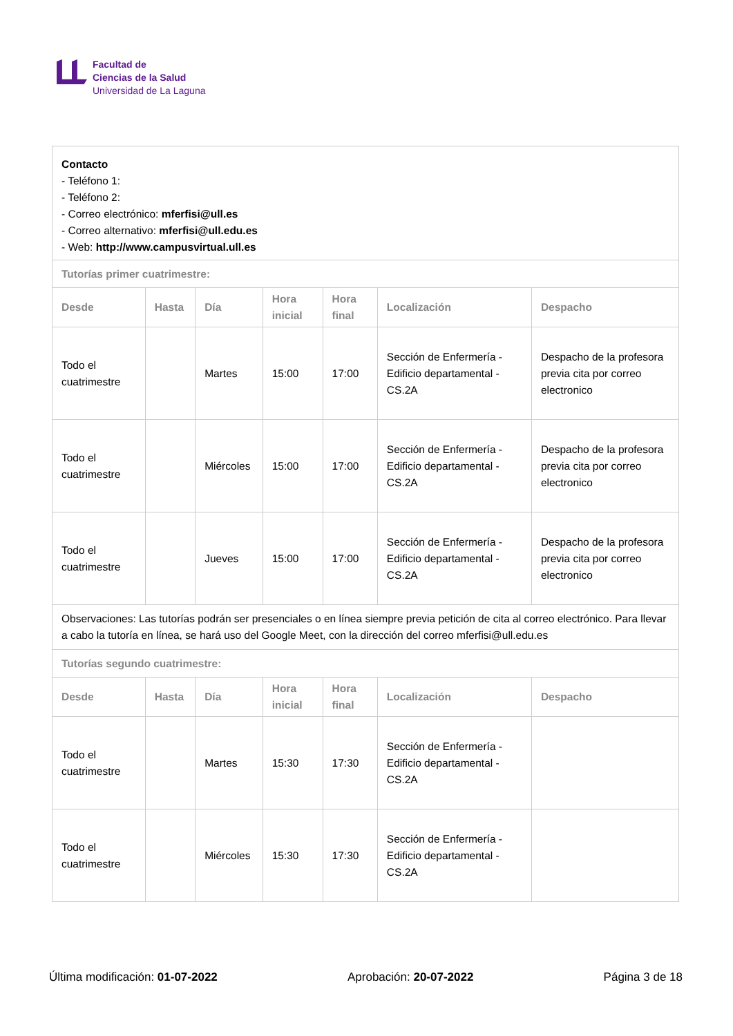Facultad de
Ciencias de la Salud
Universidad de La Laguna
| Contacto - Teléfono 1: - Teléfono 2: - Correo electrónico: mferfisi@ull.es - Correo alternativo: mferfisi@ull.edu.es - Web: http://www.campusvirtual.ull.es | | | | | | |
| Tutorías primer cuatrimestre: | | | | | | |
| Desde | Hasta | Día | Hora inicial | Hora final | Localización | Despacho |
| Todo el cuatrimestre | | Martes | 15:00 | 17:00 | Sección de Enfermería - Edificio departamental - CS.2A | Despacho de la profesora previa cita por correo electronico |
| Todo el cuatrimestre | | Miércoles | 15:00 | 17:00 | Sección de Enfermería - Edificio departamental - CS.2A | Despacho de la profesora previa cita por correo electronico |
| Todo el cuatrimestre | | Jueves | 15:00 | 17:00 | Sección de Enfermería - Edificio departamental - CS.2A | Despacho de la profesora previa cita por correo electronico |
| Observaciones: Las tutorías podrán ser presenciales o en línea siempre previa petición de cita al correo electrónico. Para llevar a cabo la tutoría en línea, se hará uso del Google Meet, con la dirección del correo mferfisi@ull.edu.es | | | | | | |
| Tutorías segundo cuatrimestre: | | | | | | |
| Desde | Hasta | Día | Hora inicial | Hora final | Localización | Despacho |
| Todo el cuatrimestre | | Martes | 15:30 | 17:30 | Sección de Enfermería - Edificio departamental - CS.2A | |
| Todo el cuatrimestre | | Miércoles | 15:30 | 17:30 | Sección de Enfermería - Edificio departamental - CS.2A | |
Última modificación: 01-07-2022 Aprobación: 20-07-2022 Página 3 de 18